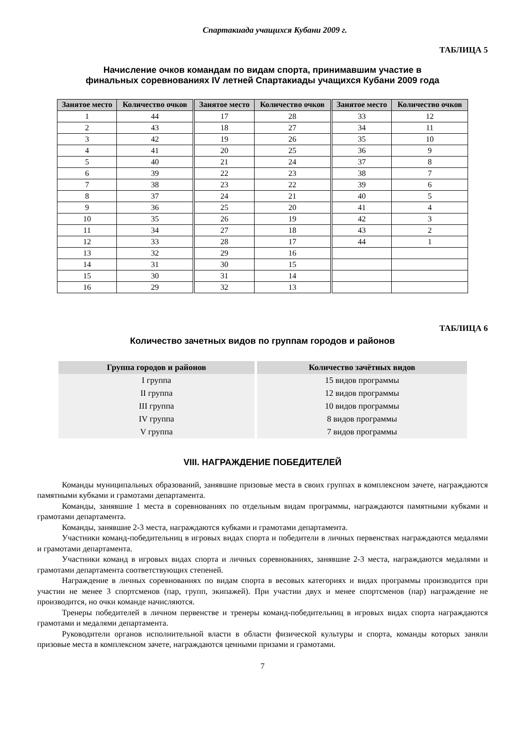Спартакиада учащихся Кубани 2009 г.
ТАБЛИЦА 5
Начисление очков командам по видам спорта, принимавшим участие в
финальных соревнованиях IV летней Спартакиады учащихся Кубани 2009 года
| Занятое место | Количество очков | Занятое место | Количество очков | Занятое место | Количество очков |
| --- | --- | --- | --- | --- | --- |
| 1 | 44 | 17 | 28 | 33 | 12 |
| 2 | 43 | 18 | 27 | 34 | 11 |
| 3 | 42 | 19 | 26 | 35 | 10 |
| 4 | 41 | 20 | 25 | 36 | 9 |
| 5 | 40 | 21 | 24 | 37 | 8 |
| 6 | 39 | 22 | 23 | 38 | 7 |
| 7 | 38 | 23 | 22 | 39 | 6 |
| 8 | 37 | 24 | 21 | 40 | 5 |
| 9 | 36 | 25 | 20 | 41 | 4 |
| 10 | 35 | 26 | 19 | 42 | 3 |
| 11 | 34 | 27 | 18 | 43 | 2 |
| 12 | 33 | 28 | 17 | 44 | 1 |
| 13 | 32 | 29 | 16 | | |
| 14 | 31 | 30 | 15 | | |
| 15 | 30 | 31 | 14 | | |
| 16 | 29 | 32 | 13 | | |
ТАБЛИЦА 6
Количество зачетных видов по группам городов и районов
| Группа городов и районов | Количество зачётных видов |
| --- | --- |
| I группа | 15 видов программы |
| II группа | 12 видов программы |
| III группа | 10 видов программы |
| IV группа | 8 видов программы |
| V группа | 7 видов программы |
VIII. НАГРАЖДЕНИЕ ПОБЕДИТЕЛЕЙ
Команды муниципальных образований, занявшие призовые места в своих группах в комплексном зачете, награждаются памятными кубками и грамотами департамента.
Команды, занявшие 1 места в соревнованиях по отдельным видам программы, награждаются памятными кубками и грамотами департамента.
Команды, занявшие 2-3 места, награждаются кубками и грамотами департамента.
Участники команд-победительниц в игровых видах спорта и победители в личных первенствах награждаются медалями и грамотами департамента.
Участники команд в игровых видах спорта и личных соревнованиях, занявшие 2-3 места, награждаются медалями и грамотами департамента соответствующих степеней.
Награждение в личных соревнованиях по видам спорта в весовых категориях и видах программы производится при участии не менее 3 спортсменов (пар, групп, экипажей). При участии двух и менее спортсменов (пар) награждение не производится, но очки команде начисляются.
Тренеры победителей в личном первенстве и тренеры команд-победительниц в игровых видах спорта награждаются грамотами и медалями департамента.
Руководители органов исполнительной власти в области физической культуры и спорта, команды которых заняли призовые места в комплексном зачете, награждаются ценными призами и грамотами.
7